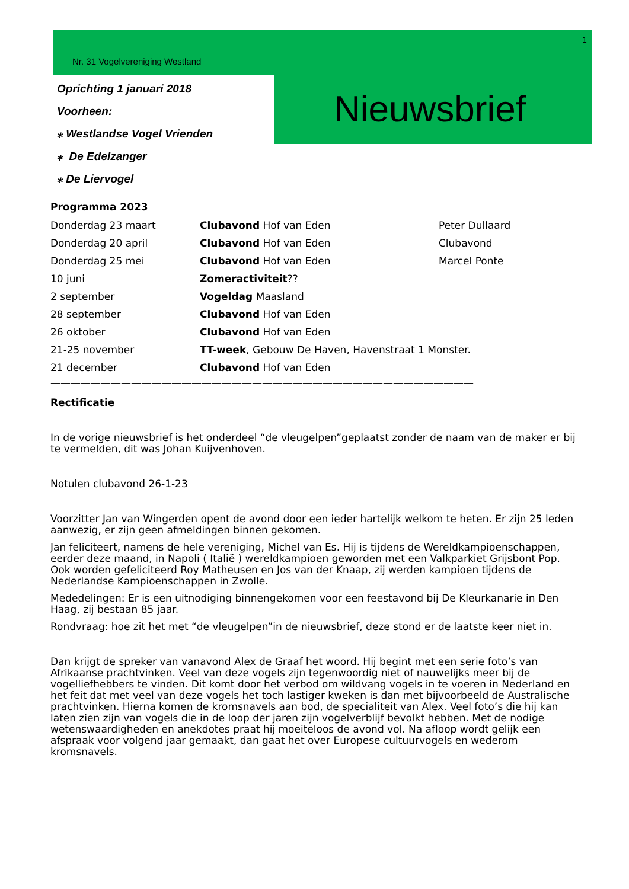1
Nr. 31 Vogelvereniging Westland
Oprichting 1 januari 2018
Voorheen:
⁎ Westlandse Vogel Vrienden
⁎ De Edelzanger
⁎ De Liervogel
Nieuwsbrief
Programma 2023
| Donderdag 23 maart | Clubavond Hof van Eden | Peter Dullaard |
| Donderdag 20 april | Clubavond Hof van Eden | Clubavond |
| Donderdag 25 mei | Clubavond Hof van Eden | Marcel Ponte |
| 10 juni | Zomeractiviteit ?? | |
| 2 september | Vogeldag Maasland | |
| 28 september | Clubavond Hof van Eden | |
| 26 oktober | Clubavond Hof van Eden | |
| 21-25 november | TT-week , Gebouw De Haven, Havenstraat 1 Monster. | |
| 21 december | Clubavond Hof van Eden | |
——————————————————————————————————————————
Rectificatie
In de vorige nieuwsbrief is het onderdeel “de vleugelpen”geplaatst zonder de naam van de maker er bij te vermelden, dit was Johan Kuijvenhoven.
Notulen clubavond 26-1-23
Voorzitter Jan van Wingerden opent de avond door een ieder hartelijk welkom te heten. Er zijn 25 leden aanwezig, er zijn geen afmeldingen binnen gekomen.
Jan feliciteert, namens de hele vereniging, Michel van Es. Hij is tijdens de Wereldkampioenschappen, eerder deze maand, in Napoli ( Italië ) wereldkampioen geworden met een Valkparkiet Grijsbont Pop. Ook worden gefeliciteerd Roy Matheusen en Jos van der Knaap, zij werden kampioen tijdens de Nederlandse Kampioenschappen in Zwolle.
Mededelingen: Er is een uitnodiging binnengekomen voor een feestavond bij De Kleurkanarie in Den Haag, zij bestaan 85 jaar.
Rondvraag: hoe zit het met “de vleugelpen”in de nieuwsbrief, deze stond er de laatste keer niet in.
Dan krijgt de spreker van vanavond Alex de Graaf het woord. Hij begint met een serie foto’s van Afrikaanse prachtvinken. Veel van deze vogels zijn tegenwoordig niet of nauwelijks meer bij de vogelliefhebbers te vinden. Dit komt door het verbod om wildvang vogels in te voeren in Nederland en het feit dat met veel van deze vogels het toch lastiger kweken is dan met bijvoorbeeld de Australische prachtvinken. Hierna komen de kromsnavels aan bod, de specialiteit van Alex. Veel foto’s die hij kan laten zien zijn van vogels die in de loop der jaren zijn vogelverblijf bevolkt hebben. Met de nodige wetenswaardigheden en anekdotes praat hij moeiteloos de avond vol. Na afloop wordt gelijk een afspraak voor volgend jaar gemaakt, dan gaat het over Europese cultuurvogels en wederom kromsnavels.